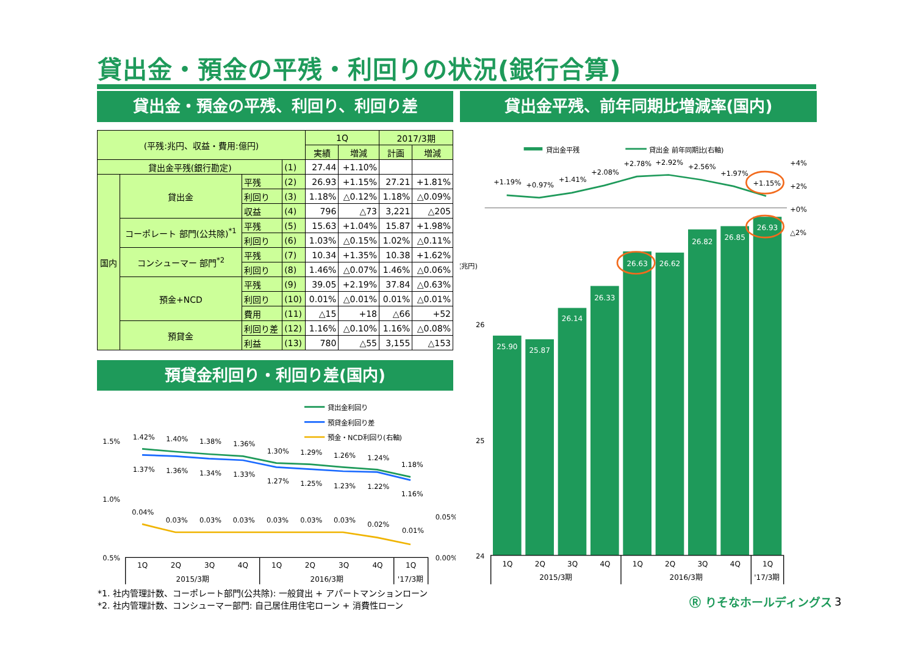貸出金・預金の平残・利回りの状況(銀行合算)
貸出金・預金の平残、利回り、利回り差 貸出金平残、前年同期比増減率(国内)
| (平残:兆円、収益・費用:億円) | | | | 1Q | | 2017/3期 | |
| --- | --- | --- | --- | --- | --- | --- | --- |
| | | | | 実績 | 増減 | 計画 | 増減 |
| 貸出金平残(銀行勘定) | | | (1) | 27.44 | +1.10% | | |
| 国内 | 貸出金 | 平残 | (2) | 26.93 | +1.15% | 27.21 | +1.81% |
| | | 利回り | (3) | 1.18% | △0.12% | 1.18% | △0.09% |
| | | 収益 | (4) | 796 | △73 | 3,221 | △205 |
| | コーポレート 部門(公共除)<sup>*1</sup> | 平残 | (5) | 15.63 | +1.04% | 15.87 | +1.98% |
| | | 利回り | (6) | 1.03% | △0.15% | 1.02% | △0.11% |
| | コンシューマー 部門<sup>*2</sup> | 平残 | (7) | 10.34 | +1.35% | 10.38 | +1.62% |
| | | 利回り | (8) | 1.46% | △0.07% | 1.46% | △0.06% |
| | 預金+NCD | 平残 | (9) | 39.05 | +2.19% | 37.84 | △0.63% |
| | | 利回り | (10) | 0.01% | △0.01% | 0.01% | △0.01% |
| | | 費用 | (11) | △15 | +18 | △66 | +52 |
| | 預貸金 | 利回り差 | (12) | 1.16% | △0.10% | 1.16% | △0.08% |
| | | 利益 | (13) | 780 | △55 | 3,155 | △153 |
預貸金利回り・利回り差(国内)
貸出金利回り
預貸金利回り差
預金・NCD利回り(右軸)
1.5%
1.0%
0.5%
0.05%
0.00%
1.42%
1.40%
1.38%
1.36%
1.30%
1.29%
1.26%
1.24%
1.18%
1.37%
1.36%
1.34%
1.33%
1.27%
1.25%
1.23%
1.22%
1.16%
0.04%
0.03%
0.03%
0.03%
0.03%
0.03%
0.03%
0.02%
0.01%
1Q
2Q
3Q
4Q
1Q
2Q
3Q
4Q
1Q
2015/3期
2016/3期
'17/3期
貸出金平残
貸出金 前年同期比(右軸)
+4%
+2%
+0%
△2%
(兆円)
26
25
24
25.90
25.87
26.14
26.33
26.63
26.62
26.82
26.85
26.93
+1.19%
+0.97%
+1.41%
+2.08%
+2.78%
+2.92%
+2.56%
+1.97%
+1.15%
1Q
2Q
3Q
4Q
1Q
2Q
3Q
4Q
1Q
2015/3期
2016/3期
'17/3期
*1. 社内管理計数、コーポレート部門(公共除): 一般貸出 + アパートマンションローン
*2. 社内管理計数、コンシューマー部門: 自己居住用住宅ローン + 消費性ローン
Ⓡ りそなホールディングス 3